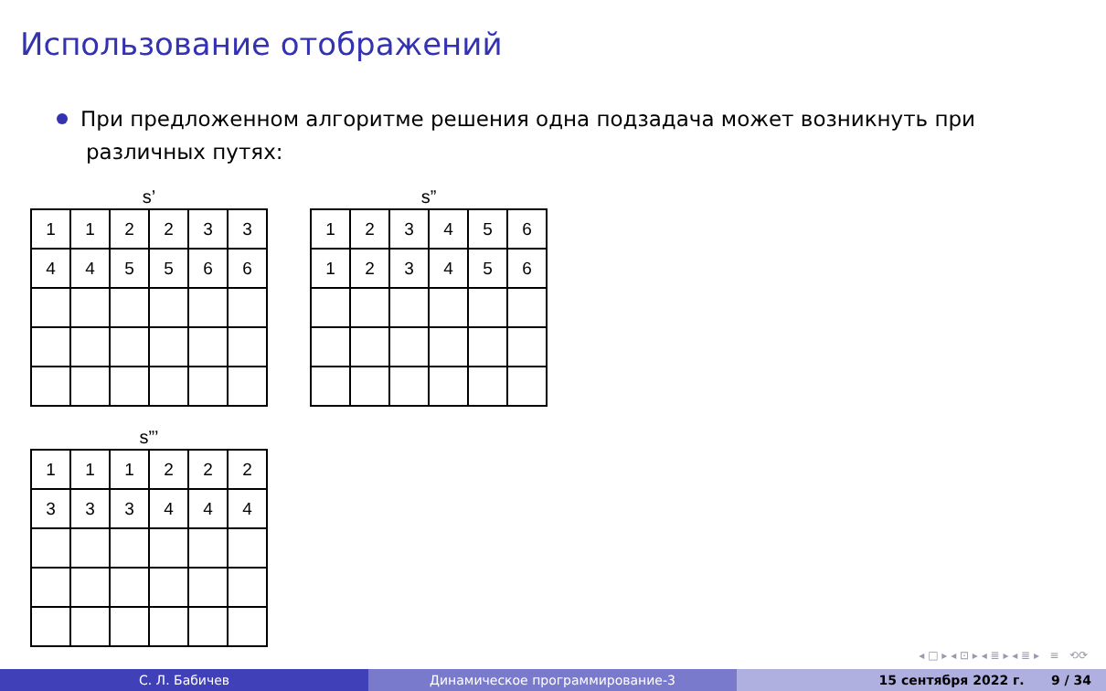Использование отображений
При предложенном алгоритме решения одна подзадача может возникнуть при
различных путях:
s’
| 1 | 1 | 2 | 2 | 3 | 3 |
| 4 | 4 | 5 | 5 | 6 | 6 |
s”
| 1 | 2 | 3 | 4 | 5 | 6 |
| 1 | 2 | 3 | 4 | 5 | 6 |
s”’
| 1 | 1 | 1 | 2 | 2 | 2 |
| 3 | 3 | 3 | 4 | 4 | 4 |
◂ □ ▸ ◂ ⊡ ▸ ◂ ≣ ▸ ◂ ≣ ▸ ≡ ⟲⟳
С. Л. Бабичев Динамическое программирование-3 15 сентября 2022 г. 9 / 34